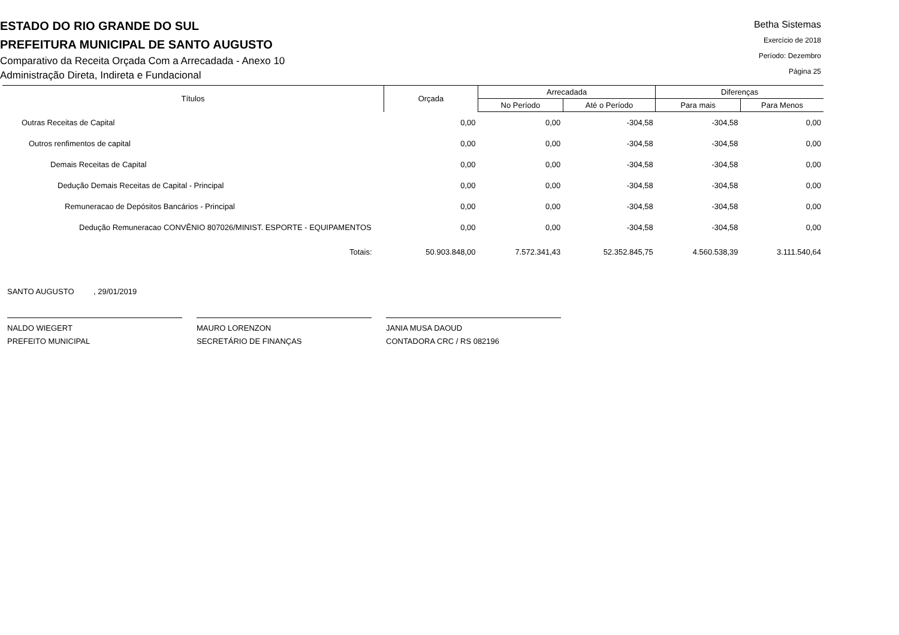ESTADO DO RIO GRANDE DO SUL
PREFEITURA MUNICIPAL DE SANTO AUGUSTO
Comparativo da Receita Orçada Com a Arrecadada - Anexo 10
Administração Direta, Indireta e Fundacional
Betha Sistemas
Exercício de 2018
Período: Dezembro
Página 25
| Títulos | Orçada | Arrecadada | | Diferenças | |
| --- | --- | --- | --- | --- | --- |
| | | No Período | Até o Período | Para mais | Para Menos |
| Outras Receitas de Capital | 0,00 | 0,00 | -304,58 | -304,58 | 0,00 |
| Outros renfimentos de capital | 0,00 | 0,00 | -304,58 | -304,58 | 0,00 |
| Demais Receitas de Capital | 0,00 | 0,00 | -304,58 | -304,58 | 0,00 |
| Dedução Demais Receitas de Capital - Principal | 0,00 | 0,00 | -304,58 | -304,58 | 0,00 |
| Remuneracao de Depósitos Bancários - Principal | 0,00 | 0,00 | -304,58 | -304,58 | 0,00 |
| Dedução Remuneracao CONVÊNIO 807026/MINIST. ESPORTE - EQUIPAMENTOS | 0,00 | 0,00 | -304,58 | -304,58 | 0,00 |
| Totais: | 50.903.848,00 | 7.572.341,43 | 52.352.845,75 | 4.560.538,39 | 3.111.540,64 |
SANTO AUGUSTO , 29/01/2019
NALDO WIEGERT
PREFEITO MUNICIPAL
MAURO LORENZON
SECRETÁRIO DE FINANÇAS
JANIA MUSA DAOUD
CONTADORA CRC / RS 082196